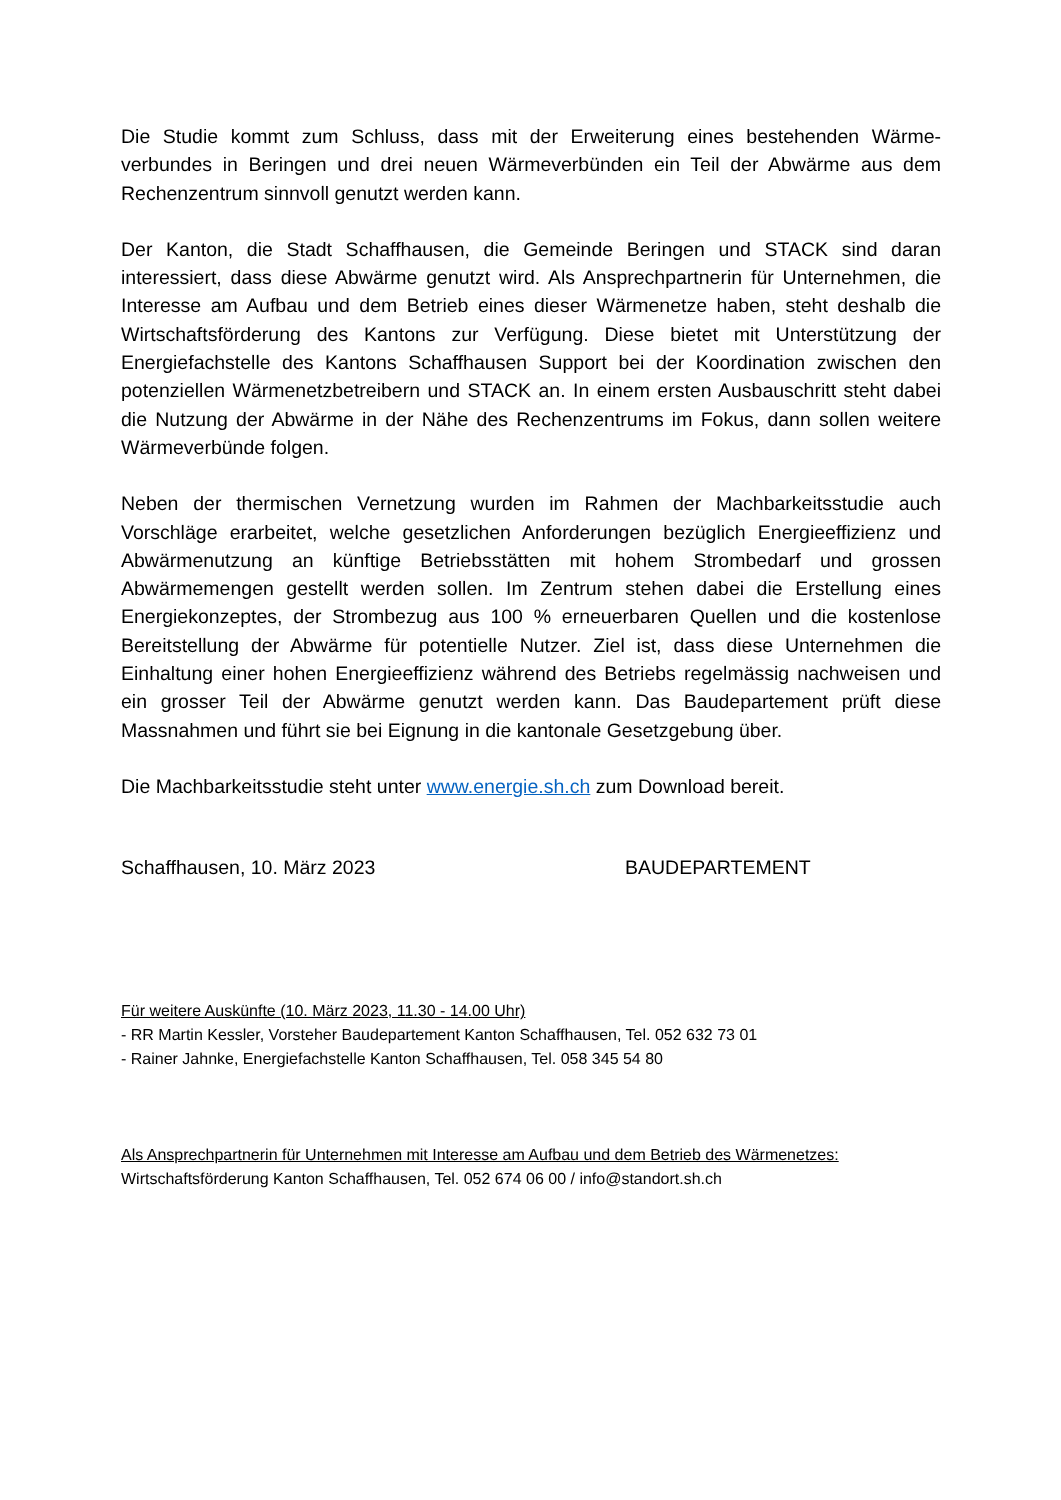Die Studie kommt zum Schluss, dass mit der Erweiterung eines bestehenden Wärme­verbundes in Beringen und drei neuen Wärmeverbünden ein Teil der Abwärme aus dem Rechenzentrum sinnvoll genutzt werden kann.
Der Kanton, die Stadt Schaffhausen, die Gemeinde Beringen und STACK sind daran interessiert, dass diese Abwärme genutzt wird. Als Ansprechpartnerin für Unternehmen, die Interesse am Aufbau und dem Betrieb eines dieser Wärmenetze haben, steht des­halb die Wirtschaftsförderung des Kantons zur Verfügung. Diese bietet mit Unterstüt­zung der Energiefachstelle des Kantons Schaffhausen Support bei der Koordination zwi­schen den potenziellen Wärmenetzbetreibern und STACK an. In einem ersten Ausbau­schritt steht dabei die Nutzung der Abwärme in der Nähe des Rechenzentrums im Fo­kus, dann sollen weitere Wärmeverbünde folgen.
Neben der thermischen Vernetzung wurden im Rahmen der Machbarkeitsstudie auch Vorschläge erarbeitet, welche gesetzlichen Anforderungen bezüglich Energieeffizienz und Abwärmenutzung an künftige Betriebsstätten mit hohem Strombedarf und grossen Abwärmemengen gestellt werden sollen. Im Zentrum stehen dabei die Erstellung eines Energiekonzeptes, der Strombezug aus 100 % erneuerbaren Quellen und die kosten­lose Bereitstellung der Abwärme für potentielle Nutzer. Ziel ist, dass diese Unternehmen die Einhaltung einer hohen Energieeffizienz während des Betriebs regelmässig nach­weisen und ein grosser Teil der Abwärme genutzt werden kann. Das Baudepartement prüft diese Massnahmen und führt sie bei Eignung in die kantonale Gesetzgebung über.
Die Machbarkeitsstudie steht unter www.energie.sh.ch zum Download bereit.
Schaffhausen, 10. März 2023 BAUDEPARTEMENT
Für weitere Auskünfte (10. März 2023, 11.30 - 14.00 Uhr)
- RR Martin Kessler, Vorsteher Baudepartement Kanton Schaffhausen, Tel. 052 632 73 01
- Rainer Jahnke, Energiefachstelle Kanton Schaffhausen, Tel. 058 345 54 80
Als Ansprechpartnerin für Unternehmen mit Interesse am Aufbau und dem Betrieb des Wärmenetzes:
Wirtschaftsförderung Kanton Schaffhausen, Tel. 052 674 06 00 / info@standort.sh.ch